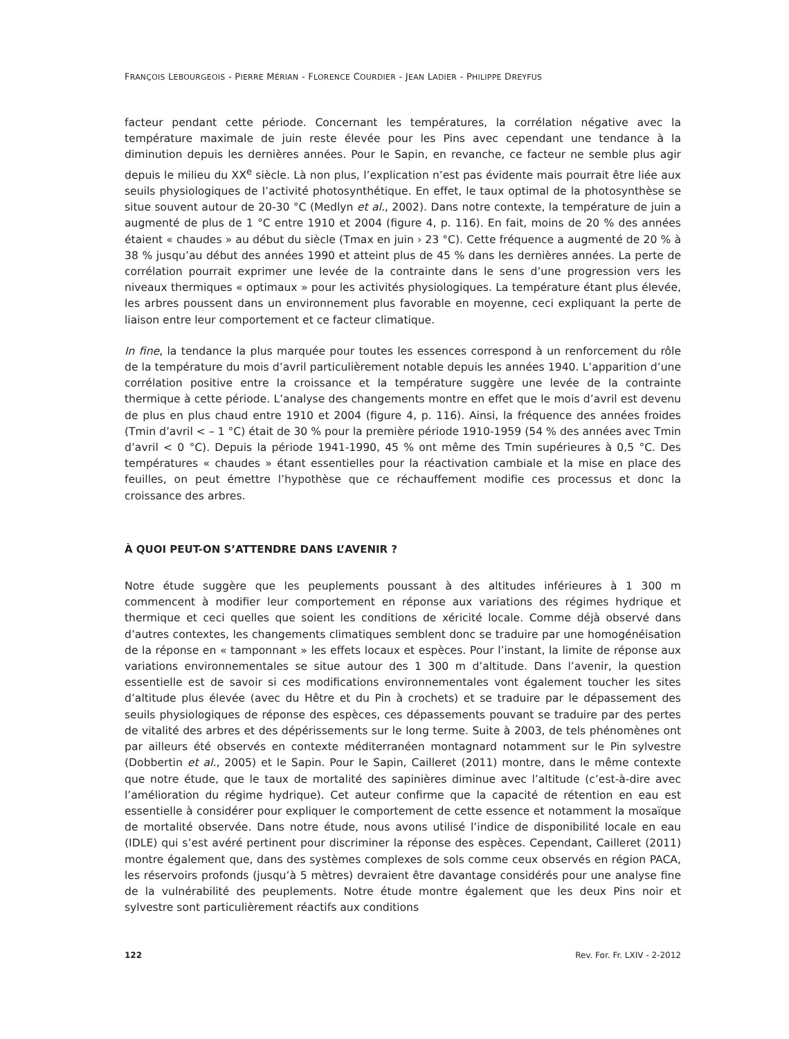FRANÇOIS LEBOURGEOIS - PIERRE MÉRIAN - FLORENCE COURDIER - JEAN LADIER - PHILIPPE DREYFUS
facteur pendant cette période. Concernant les températures, la corrélation négative avec la température maximale de juin reste élevée pour les Pins avec cependant une tendance à la diminution depuis les dernières années. Pour le Sapin, en revanche, ce facteur ne semble plus agir depuis le milieu du XX<sup>e</sup> siècle. Là non plus, l’explication n’est pas évidente mais pourrait être liée aux seuils physiologiques de l’activité photosynthétique. En effet, le taux optimal de la photosynthèse se situe souvent autour de 20-30 °C (Medlyn et al., 2002). Dans notre contexte, la température de juin a augmenté de plus de 1 °C entre 1910 et 2004 (figure 4, p. 116). En fait, moins de 20 % des années étaient « chaudes » au début du siècle (Tmax en juin › 23 °C). Cette fréquence a augmenté de 20 % à 38 % jusqu’au début des années 1990 et atteint plus de 45 % dans les dernières années. La perte de corrélation pourrait exprimer une levée de la contrainte dans le sens d’une progression vers les niveaux thermiques « optimaux » pour les activités physiologiques. La température étant plus élevée, les arbres poussent dans un environnement plus favorable en moyenne, ceci expliquant la perte de liaison entre leur comportement et ce facteur climatique.
In fine, la tendance la plus marquée pour toutes les essences correspond à un renforcement du rôle de la température du mois d’avril particulièrement notable depuis les années 1940. L’apparition d’une corrélation positive entre la croissance et la température suggère une levée de la contrainte thermique à cette période. L’analyse des changements montre en effet que le mois d’avril est devenu de plus en plus chaud entre 1910 et 2004 (figure 4, p. 116). Ainsi, la fréquence des années froides (Tmin d’avril < – 1 °C) était de 30 % pour la première période 1910-1959 (54 % des années avec Tmin d’avril < 0 °C). Depuis la période 1941-1990, 45 % ont même des Tmin supérieures à 0,5 °C. Des températures « chaudes » étant essentielles pour la réactivation cambiale et la mise en place des feuilles, on peut émettre l’hypothèse que ce réchauffement modifie ces processus et donc la croissance des arbres.
À QUOI PEUT-ON S’ATTENDRE DANS L’AVENIR ?
Notre étude suggère que les peuplements poussant à des altitudes inférieures à 1 300 m commencent à modifier leur comportement en réponse aux variations des régimes hydrique et thermique et ceci quelles que soient les conditions de xéricité locale. Comme déjà observé dans d’autres contextes, les changements climatiques semblent donc se traduire par une homogénéisation de la réponse en « tamponnant » les effets locaux et espèces. Pour l’instant, la limite de réponse aux variations environnementales se situe autour des 1 300 m d’altitude. Dans l’avenir, la question essentielle est de savoir si ces modifications environnementales vont également toucher les sites d’altitude plus élevée (avec du Hêtre et du Pin à crochets) et se traduire par le dépassement des seuils physiologiques de réponse des espèces, ces dépassements pouvant se traduire par des pertes de vitalité des arbres et des dépérissements sur le long terme. Suite à 2003, de tels phénomènes ont par ailleurs été observés en contexte méditerranéen montagnard notamment sur le Pin sylvestre (Dobbertin et al., 2005) et le Sapin. Pour le Sapin, Cailleret (2011) montre, dans le même contexte que notre étude, que le taux de mortalité des sapinières diminue avec l’altitude (c’est-à-dire avec l’amélioration du régime hydrique). Cet auteur confirme que la capacité de rétention en eau est essentielle à considérer pour expliquer le comportement de cette essence et notamment la mosaïque de mortalité observée. Dans notre étude, nous avons utilisé l’indice de disponibilité locale en eau (IDLE) qui s’est avéré pertinent pour discriminer la réponse des espèces. Cependant, Cailleret (2011) montre également que, dans des systèmes complexes de sols comme ceux observés en région PACA, les réservoirs profonds (jusqu’à 5 mètres) devraient être davantage considérés pour une analyse fine de la vulnérabilité des peuplements. Notre étude montre également que les deux Pins noir et sylvestre sont particulièrement réactifs aux conditions
122 Rev. For. Fr. LXIV - 2-2012